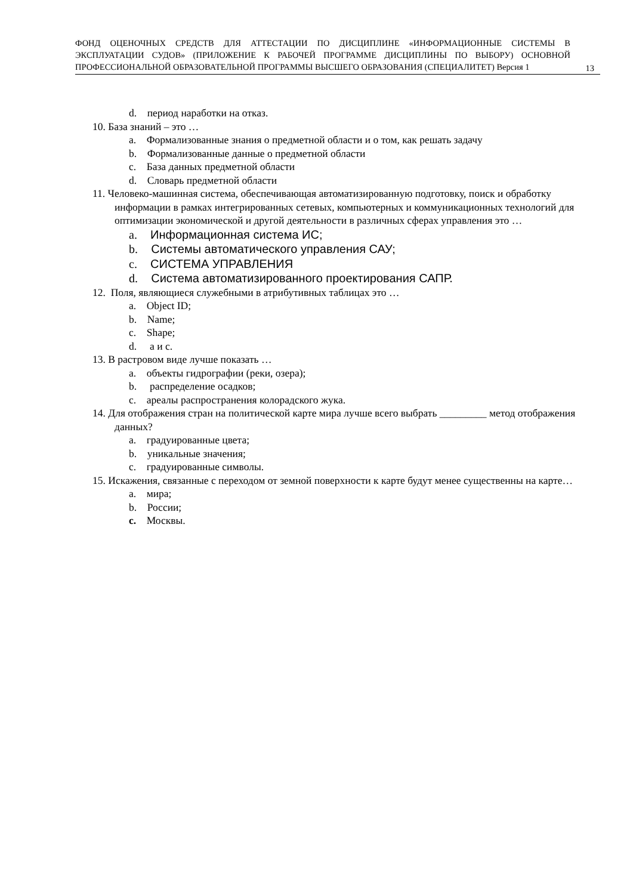ФОНД ОЦЕНОЧНЫХ СРЕДСТВ ДЛЯ АТТЕСТАЦИИ ПО ДИСЦИПЛИНЕ «ИНФОРМАЦИОННЫЕ СИСТЕМЫ В ЭКСПЛУАТАЦИИ СУДОВ» (ПРИЛОЖЕНИЕ К РАБОЧЕЙ ПРОГРАММЕ ДИСЦИПЛИНЫ ПО ВЫБОРУ) ОСНОВНОЙ ПРОФЕССИОНАЛЬНОЙ ОБРАЗОВАТЕЛЬНОЙ ПРОГРАММЫ ВЫСШЕГО ОБРАЗОВАНИЯ (СПЕЦИАЛИТЕТ) Версия 1
13
d. период наработки на отказ.
10. База знаний – это …
a. Формализованные знания о предметной области и о том, как решать задачу
b. Формализованные данные о предметной области
c. База данных предметной области
d. Словарь предметной области
11. Человеко-машинная система, обеспечивающая автоматизированную подготовку, поиск и обработку информации в рамках интегрированных сетевых, компьютерных и коммуникационных технологий для оптимизации экономической и другой деятельности в различных сферах управления это …
a. Информационная система ИС;
b. Системы автоматического управления САУ;
c. СИСТЕМА УПРАВЛЕНИЯ
d. Система автоматизированного проектирования САПР.
12. Поля, являющиеся служебными в атрибутивных таблицах это …
a. Object ID;
b. Name;
c. Shape;
d. а и с.
13. В растровом виде лучше показать …
a. объекты гидрографии (реки, озера);
b. распределение осадков;
c. ареалы распространения колорадского жука.
14. Для отображения стран на политической карте мира лучше всего выбрать _________ метод отображения данных?
a. градуированные цвета;
b. уникальные значения;
c. градуированные символы.
15. Искажения, связанные с переходом от земной поверхности к карте будут менее существенны на карте…
a. мира;
b. России;
c. Москвы.